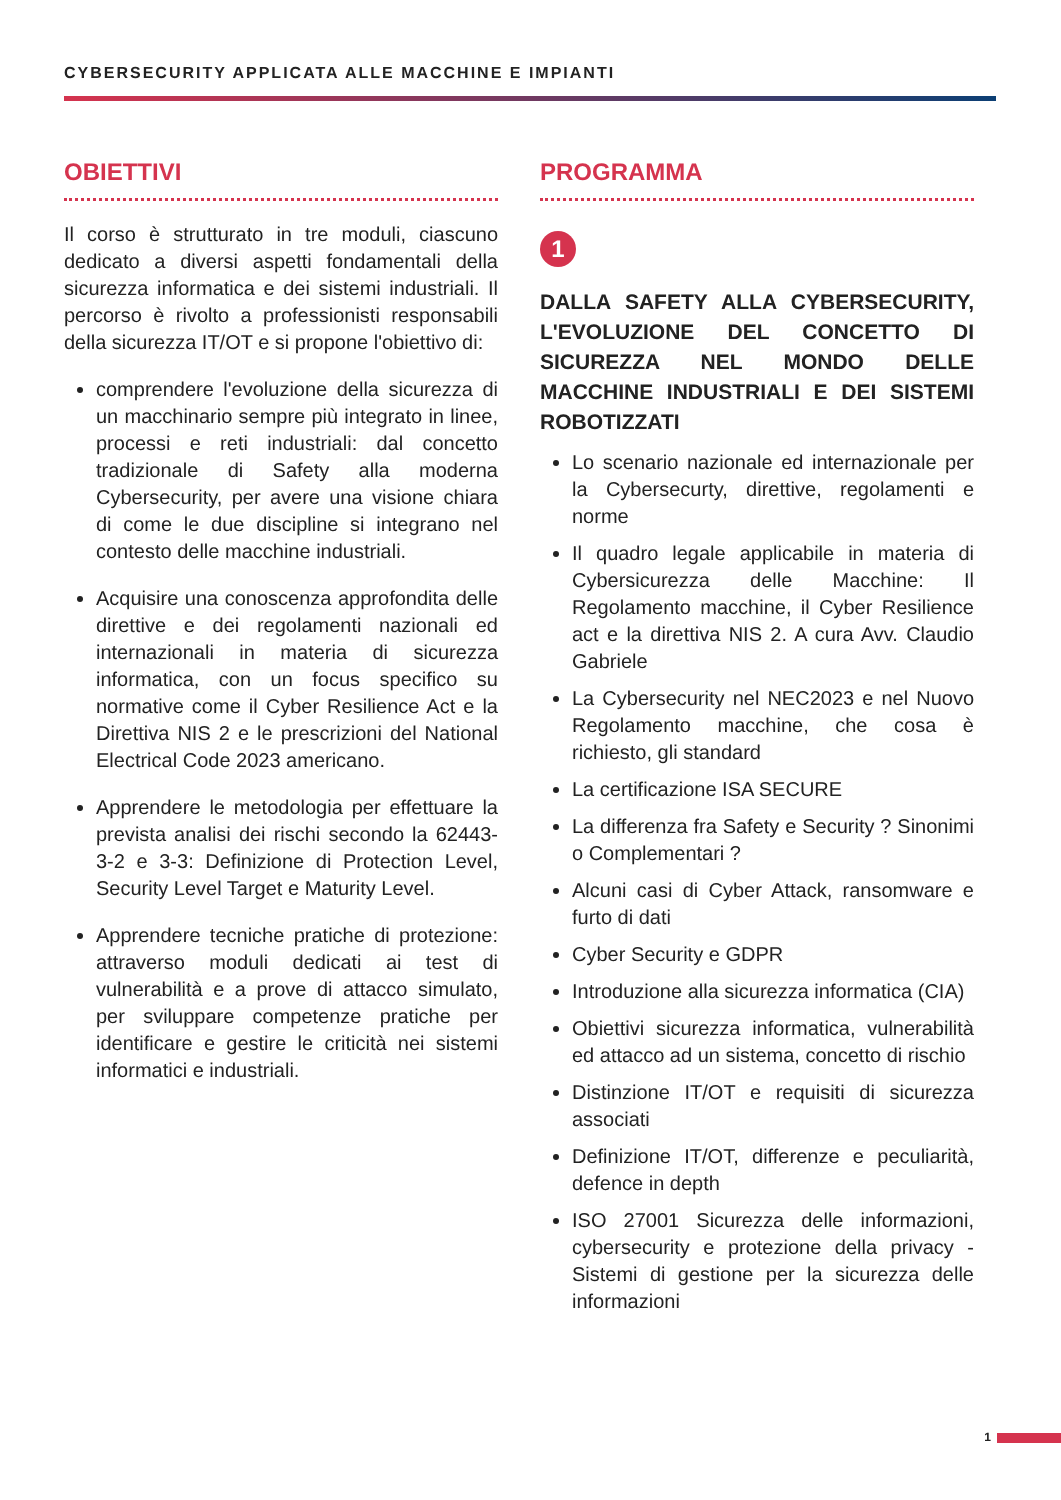CYBERSECURITY APPLICATA ALLE MACCHINE E IMPIANTI
OBIETTIVI
Il corso è strutturato in tre moduli, ciascuno dedicato a diversi aspetti fondamentali della sicurezza informatica e dei sistemi industriali. Il percorso è rivolto a professionisti responsabili della sicurezza IT/OT e si propone l'obiettivo di:
comprendere l'evoluzione della sicurezza di un macchinario sempre più integrato in linee, processi e reti industriali: dal concetto tradizionale di Safety alla moderna Cybersecurity, per avere una visione chiara di come le due discipline si integrano nel contesto delle macchine industriali.
Acquisire una conoscenza approfondita delle direttive e dei regolamenti nazionali ed internazionali in materia di sicurezza informatica, con un focus specifico su normative come il Cyber Resilience Act e la Direttiva NIS 2 e le prescrizioni del National Electrical Code 2023 americano.
Apprendere le metodologia per effettuare la prevista analisi dei rischi secondo la 62443-3-2 e 3-3: Definizione di Protection Level, Security Level Target e Maturity Level.
Apprendere tecniche pratiche di protezione: attraverso moduli dedicati ai test di vulnerabilità e a prove di attacco simulato, per sviluppare competenze pratiche per identificare e gestire le criticità nei sistemi informatici e industriali.
PROGRAMMA
1
DALLA SAFETY ALLA CYBERSECURITY, L'EVOLUZIONE DEL CONCETTO DI SICUREZZA NEL MONDO DELLE MACCHINE INDUSTRIALI E DEI SISTEMI ROBOTIZZATI
Lo scenario nazionale ed internazionale per la Cybersecurty, direttive, regolamenti e norme
Il quadro legale applicabile in materia di Cybersicurezza delle Macchine: Il Regolamento macchine, il Cyber Resilience act e la direttiva NIS 2. A cura Avv. Claudio Gabriele
La Cybersecurity nel NEC2023 e nel Nuovo Regolamento macchine, che cosa è richiesto, gli standard
La certificazione ISA SECURE
La differenza fra Safety e Security ? Sinonimi o Complementari ?
Alcuni casi di Cyber Attack, ransomware e furto di dati
Cyber Security e GDPR
Introduzione alla sicurezza informatica (CIA)
Obiettivi sicurezza informatica, vulnerabilità ed attacco ad un sistema, concetto di rischio
Distinzione IT/OT e requisiti di sicurezza associati
Definizione IT/OT, differenze e peculiarità, defence in depth
ISO 27001 Sicurezza delle informazioni, cybersecurity e protezione della privacy - Sistemi di gestione per la sicurezza delle informazioni
1